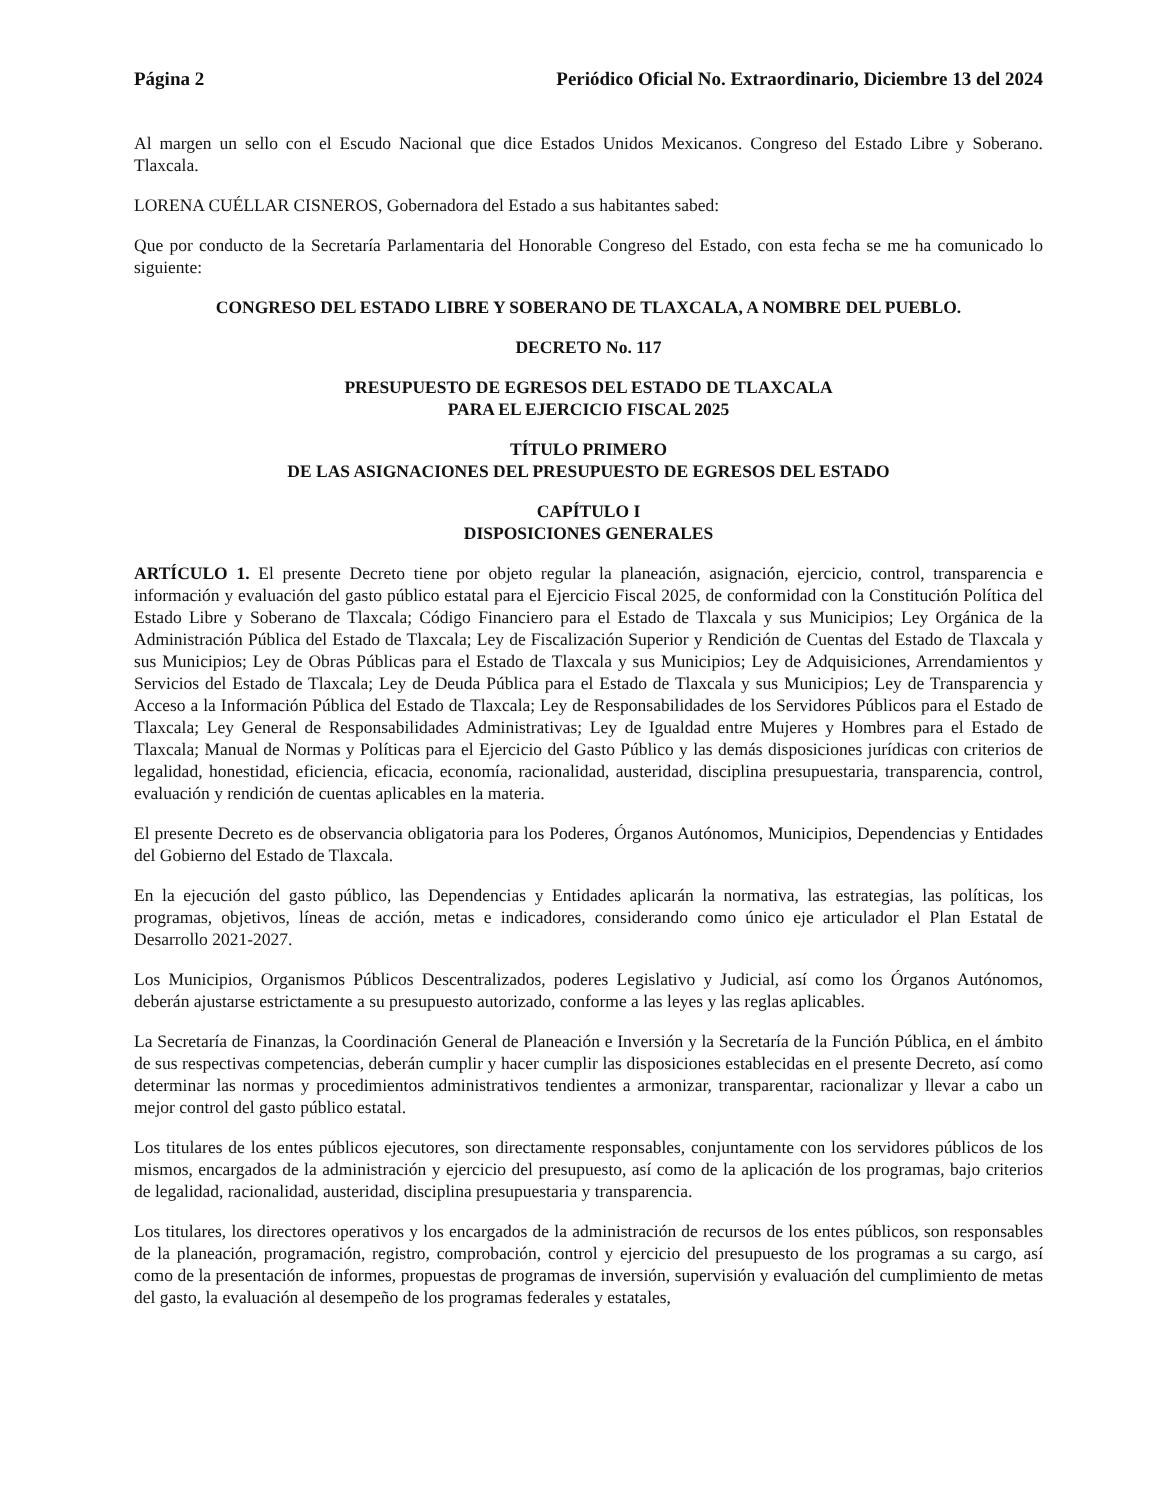Página 2 Periódico Oficial No. Extraordinario, Diciembre 13 del 2024
Al margen un sello con el Escudo Nacional que dice Estados Unidos Mexicanos. Congreso del Estado Libre y Soberano. Tlaxcala.
LORENA CUÉLLAR CISNEROS, Gobernadora del Estado a sus habitantes sabed:
Que por conducto de la Secretaría Parlamentaria del Honorable Congreso del Estado, con esta fecha se me ha comunicado lo siguiente:
CONGRESO DEL ESTADO LIBRE Y SOBERANO DE TLAXCALA, A NOMBRE DEL PUEBLO.
DECRETO No. 117
PRESUPUESTO DE EGRESOS DEL ESTADO DE TLAXCALA
PARA EL EJERCICIO FISCAL 2025
TÍTULO PRIMERO
DE LAS ASIGNACIONES DEL PRESUPUESTO DE EGRESOS DEL ESTADO
CAPÍTULO I
DISPOSICIONES GENERALES
ARTÍCULO 1. El presente Decreto tiene por objeto regular la planeación, asignación, ejercicio, control, transparencia e información y evaluación del gasto público estatal para el Ejercicio Fiscal 2025, de conformidad con la Constitución Política del Estado Libre y Soberano de Tlaxcala; Código Financiero para el Estado de Tlaxcala y sus Municipios; Ley Orgánica de la Administración Pública del Estado de Tlaxcala; Ley de Fiscalización Superior y Rendición de Cuentas del Estado de Tlaxcala y sus Municipios; Ley de Obras Públicas para el Estado de Tlaxcala y sus Municipios; Ley de Adquisiciones, Arrendamientos y Servicios del Estado de Tlaxcala; Ley de Deuda Pública para el Estado de Tlaxcala y sus Municipios; Ley de Transparencia y Acceso a la Información Pública del Estado de Tlaxcala; Ley de Responsabilidades de los Servidores Públicos para el Estado de Tlaxcala; Ley General de Responsabilidades Administrativas; Ley de Igualdad entre Mujeres y Hombres para el Estado de Tlaxcala; Manual de Normas y Políticas para el Ejercicio del Gasto Público y las demás disposiciones jurídicas con criterios de legalidad, honestidad, eficiencia, eficacia, economía, racionalidad, austeridad, disciplina presupuestaria, transparencia, control, evaluación y rendición de cuentas aplicables en la materia.
El presente Decreto es de observancia obligatoria para los Poderes, Órganos Autónomos, Municipios, Dependencias y Entidades del Gobierno del Estado de Tlaxcala.
En la ejecución del gasto público, las Dependencias y Entidades aplicarán la normativa, las estrategias, las políticas, los programas, objetivos, líneas de acción, metas e indicadores, considerando como único eje articulador el Plan Estatal de Desarrollo 2021-2027.
Los Municipios, Organismos Públicos Descentralizados, poderes Legislativo y Judicial, así como los Órganos Autónomos, deberán ajustarse estrictamente a su presupuesto autorizado, conforme a las leyes y las reglas aplicables.
La Secretaría de Finanzas, la Coordinación General de Planeación e Inversión y la Secretaría de la Función Pública, en el ámbito de sus respectivas competencias, deberán cumplir y hacer cumplir las disposiciones establecidas en el presente Decreto, así como determinar las normas y procedimientos administrativos tendientes a armonizar, transparentar, racionalizar y llevar a cabo un mejor control del gasto público estatal.
Los titulares de los entes públicos ejecutores, son directamente responsables, conjuntamente con los servidores públicos de los mismos, encargados de la administración y ejercicio del presupuesto, así como de la aplicación de los programas, bajo criterios de legalidad, racionalidad, austeridad, disciplina presupuestaria y transparencia.
Los titulares, los directores operativos y los encargados de la administración de recursos de los entes públicos, son responsables de la planeación, programación, registro, comprobación, control y ejercicio del presupuesto de los programas a su cargo, así como de la presentación de informes, propuestas de programas de inversión, supervisión y evaluación del cumplimiento de metas del gasto, la evaluación al desempeño de los programas federales y estatales,